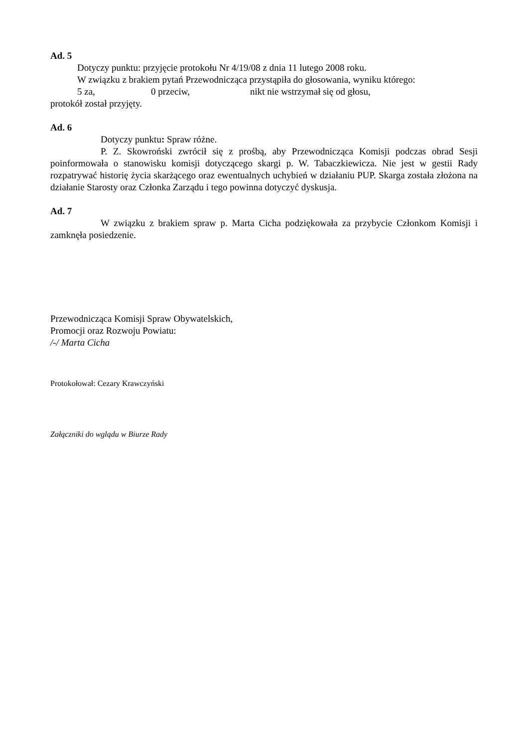Ad. 5
Dotyczy punktu: przyjęcie protokołu Nr 4/19/08 z dnia 11 lutego 2008 roku.
W związku z brakiem pytań Przewodnicząca przystąpiła do głosowania, wyniku którego:
5 za, 0 przeciw, nikt nie wstrzymał się od głosu,
protokół został przyjęty.
Ad. 6
Dotyczy punktu: Spraw różne.
P. Z. Skowroński zwrócił się z prośbą, aby Przewodnicząca Komisji podczas obrad Sesji poinformowała o stanowisku komisji dotyczącego skargi p. W. Tabaczkiewicza. Nie jest w gestii Rady rozpatrywać historię życia skarżącego oraz ewentualnych uchybień w działaniu PUP. Skarga została złożona na działanie Starosty oraz Członka Zarządu i tego powinna dotyczyć dyskusja.
Ad. 7
W związku z brakiem spraw p. Marta Cicha podziękowała za przybycie Członkom Komisji i zamknęła posiedzenie.
Przewodnicząca Komisji Spraw Obywatelskich,
Promocji oraz Rozwoju Powiatu:
/-/ Marta Cicha
Protokołował: Cezary Krawczyński
Załączniki do wglądu w Biurze Rady